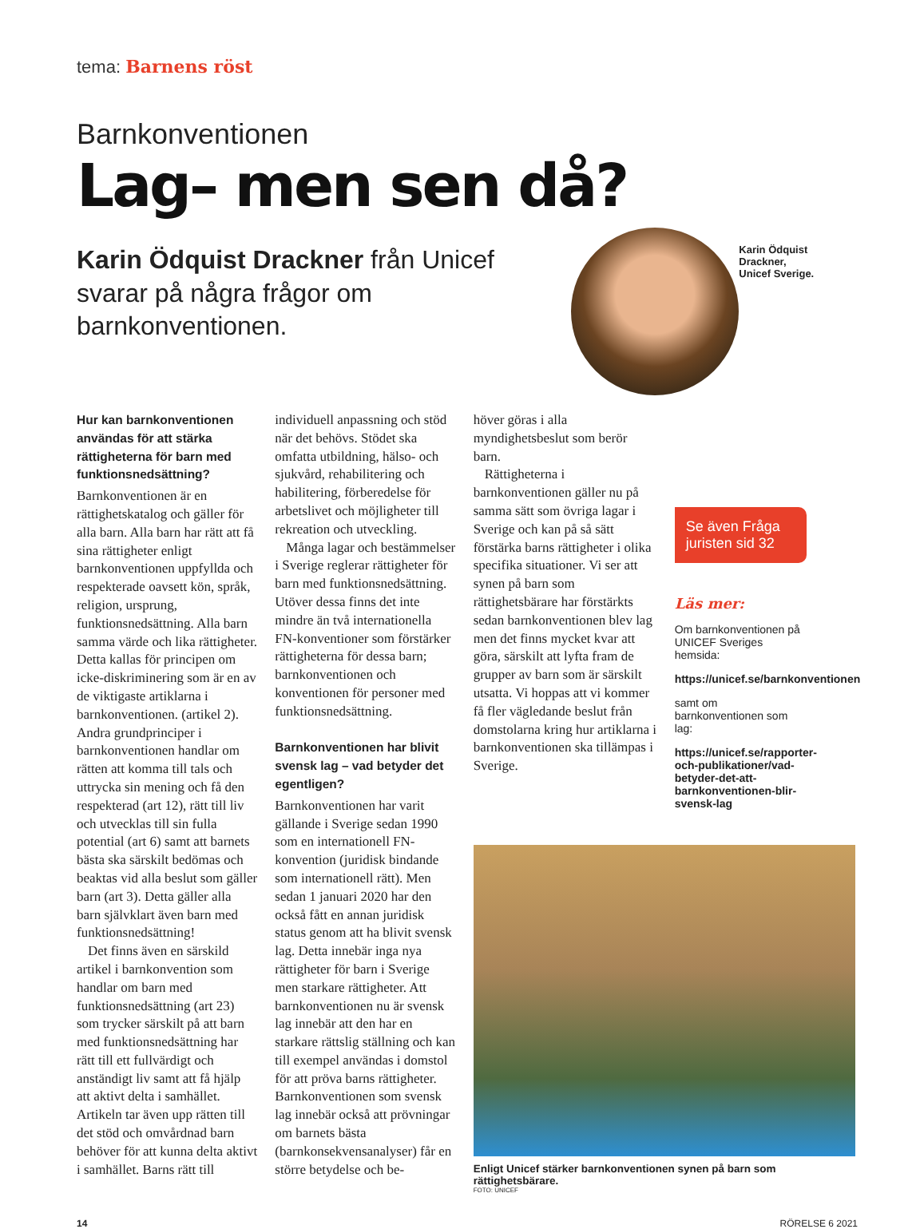tema: Barnens röst
Barnkonventionen
Lag– men sen då?
Karin Ödquist Drackner från Unicef svarar på några frågor om barnkonventionen.
Karin Ödquist Drackner,
Unicef Sverige.
Hur kan barnkonventionen användas för att stärka rättigheterna för barn med funktionsnedsättning?
Barnkonventionen är en rättighetskatalog och gäller för alla barn. Alla barn har rätt att få sina rättigheter enligt barnkonventionen uppfyllda och respekterade oavsett kön, språk, religion, ursprung, funktionsnedsättning. Alla barn samma värde och lika rättigheter. Detta kallas för principen om icke-diskriminering som är en av de viktigaste artiklarna i barnkonventionen. (artikel 2). Andra grundprinciper i barnkonventionen handlar om rätten att komma till tals och uttrycka sin mening och få den respekterad (art 12), rätt till liv och utvecklas till sin fulla potential (art 6) samt att barnets bästa ska särskilt bedömas och beaktas vid alla beslut som gäller barn (art 3). Detta gäller alla barn självklart även barn med funktionsnedsättning!
Det finns även en särskild artikel i barnkonvention som handlar om barn med funktionsnedsättning (art 23) som trycker särskilt på att barn med funktionsnedsättning har rätt till ett fullvärdigt och anständigt liv samt att få hjälp att aktivt delta i samhället. Artikeln tar även upp rätten till det stöd och omvårdnad barn behöver för att kunna delta aktivt i samhället. Barns rätt till
individuell anpassning och stöd när det behövs. Stödet ska omfatta utbildning, hälso- och sjukvård, rehabilitering och habilitering, förberedelse för arbetslivet och möjligheter till rekreation och utveckling.
Många lagar och bestämmelser i Sverige reglerar rättigheter för barn med funktionsnedsättning. Utöver dessa finns det inte mindre än två internationella FN-konventioner som förstärker rättigheterna för dessa barn; barnkonventionen och konventionen för personer med funktionsnedsättning.
Barnkonventionen har blivit svensk lag – vad betyder det egentligen?
Barnkonventionen har varit gällande i Sverige sedan 1990 som en internationell FN-konvention (juridisk bindande som internationell rätt). Men sedan 1 januari 2020 har den också fått en annan juridisk status genom att ha blivit svensk lag. Detta innebär inga nya rättigheter för barn i Sverige men starkare rättigheter. Att barnkonventionen nu är svensk lag innebär att den har en starkare rättslig ställning och kan till exempel användas i domstol för att pröva barns rättigheter. Barnkonventionen som svensk lag innebär också att prövningar om barnets bästa (barnkonsekvensanalyser) får en större betydelse och be-
höver göras i alla myndighetsbeslut som berör barn.
Rättigheterna i barnkonventionen gäller nu på samma sätt som övriga lagar i Sverige och kan på så sätt förstärka barns rättigheter i olika specifika situationer. Vi ser att synen på barn som rättighetsbärare har förstärkts sedan barnkonventionen blev lag men det finns mycket kvar att göra, särskilt att lyfta fram de grupper av barn som är särskilt utsatta. Vi hoppas att vi kommer få fler vägledande beslut från domstolarna kring hur artiklarna i barnkonventionen ska tillämpas i Sverige.
Se även Fråga juristen sid 32
Läs mer:
Om barnkonventionen på UNICEF Sveriges hemsida:
https://unicef.se/barnkonventionen
samt om barnkonventionen som lag:
https://unicef.se/rapporter-och-publikationer/vad-betyder-det-att-barnkonventionen-blir-svensk-lag
Enligt Unicef stärker barnkonventionen synen på barn som rättighetsbärare.
FOTO: UNICEF
14 RÖRELSE 6 2021